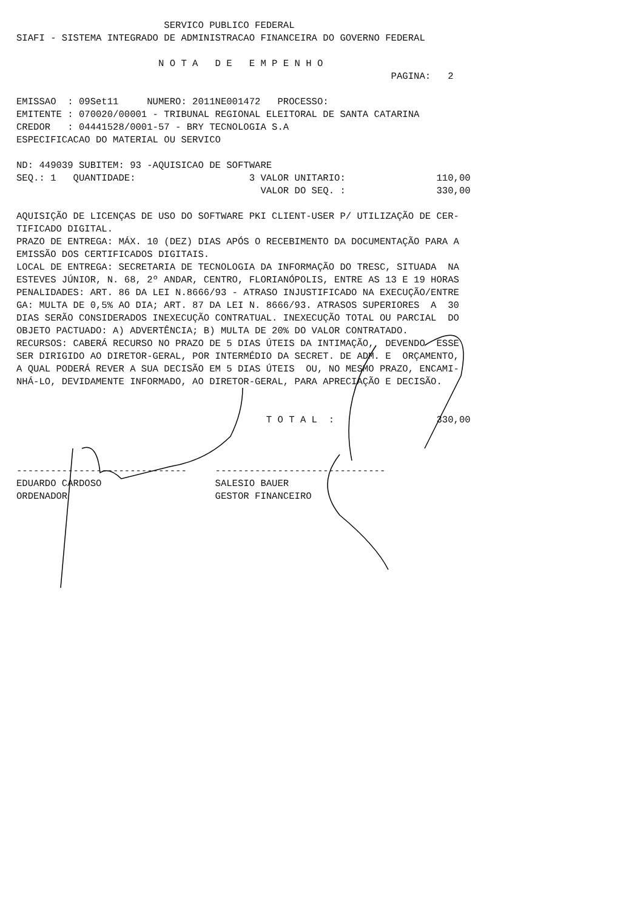SERVICO PUBLICO FEDERAL
SIAFI - SISTEMA INTEGRADO DE ADMINISTRACAO FINANCEIRA DO GOVERNO FEDERAL
N O T A D E E M P E N H O
PAGINA: 2
EMISSAO : 09Set11 NUMERO: 2011NE001472 PROCESSO:
EMITENTE : 070020/00001 - TRIBUNAL REGIONAL ELEITORAL DE SANTA CATARINA
CREDOR : 04441528/0001-57 - BRY TECNOLOGIA S.A
ESPECIFICACAO DO MATERIAL OU SERVICO
ND: 449039 SUBITEM: 93 -AQUISICAO DE SOFTWARE
SEQ.: 1 QUANTIDADE: 3 VALOR UNITARIO: 110,00
VALOR DO SEQ. : 330,00
AQUISIÇÃO DE LICENÇAS DE USO DO SOFTWARE PKI CLIENT-USER P/ UTILIZAÇÃO DE CER-
TIFICADO DIGITAL.
PRAZO DE ENTREGA: MÁX. 10 (DEZ) DIAS APÓS O RECEBIMENTO DA DOCUMENTAÇÃO PARA A
EMISSÃO DOS CERTIFICADOS DIGITAIS.
LOCAL DE ENTREGA: SECRETARIA DE TECNOLOGIA DA INFORMAÇÃO DO TRESC, SITUADA NA
ESTEVES JÚNIOR, N. 68, 2º ANDAR, CENTRO, FLORIANÓPOLIS, ENTRE AS 13 E 19 HORAS
PENALIDADES: ART. 86 DA LEI N.8666/93 - ATRASO INJUSTIFICADO NA EXECUÇÃO/ENTRE
GA: MULTA DE 0,5% AO DIA; ART. 87 DA LEI N. 8666/93. ATRASOS SUPERIORES A 30
DIAS SERÃO CONSIDERADOS INEXECUÇÃO CONTRATUAL. INEXECUÇÃO TOTAL OU PARCIAL DO
OBJETO PACTUADO: A) ADVERTÊNCIA; B) MULTA DE 20% DO VALOR CONTRATADO.
RECURSOS: CABERÁ RECURSO NO PRAZO DE 5 DIAS ÚTEIS DA INTIMAÇÃO, DEVENDO ESSE
SER DIRIGIDO AO DIRETOR-GERAL, POR INTERMÉDIO DA SECRET. DE ADM. E ORÇAMENTO,
A QUAL PODERÁ REVER A SUA DECISÃO EM 5 DIAS ÚTEIS OU, NO MESMO PRAZO, ENCAMI-
NHÁ-LO, DEVIDAMENTE INFORMADO, AO DIRETOR-GERAL, PARA APRECIAÇÃO E DECISÃO.
T O T A L : 330,00
------------------------------ ------------------------------
EDUARDO CARDOSO SALESIO BAUER
ORDENADOR GESTOR FINANCEIRO